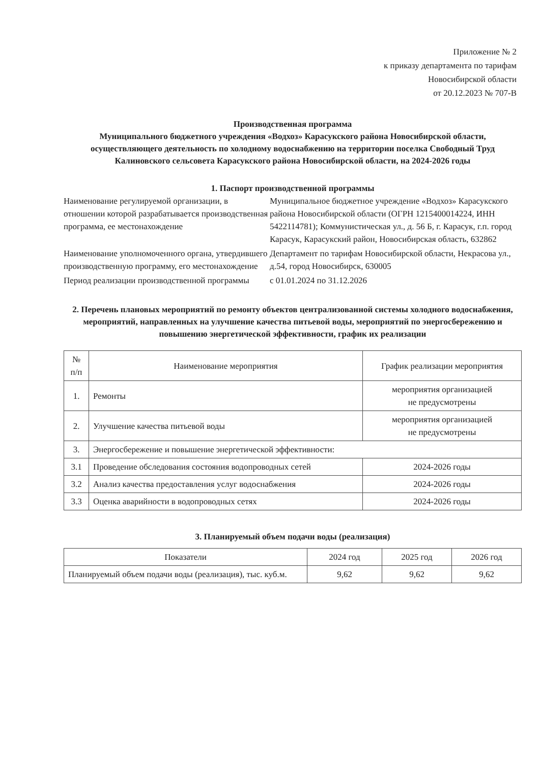Приложение № 2
к приказу департамента по тарифам
Новосибирской области
от 20.12.2023 № 707-В
Производственная программа
Муниципального бюджетного учреждения «Водхоз» Карасукского района Новосибирской области, осуществляющего деятельность по холодному водоснабжению на территории поселка Свободный Труд Калиновского сельсовета Карасукского района Новосибирской области, на 2024-2026 годы
1. Паспорт производственной программы
Наименование регулируемой организации, в отношении которой разрабатывается производственная программа, ее местонахождение
Муниципальное бюджетное учреждение «Водхоз» Карасукского района Новосибирской области (ОГРН 1215400014224, ИНН 5422114781); Коммунистическая ул., д. 56 Б, г. Карасук, г.п. город Карасук, Карасукский район, Новосибирская область, 632862
Наименование уполномоченного органа, утвердившего производственную программу, его местонахождение
Департамент по тарифам Новосибирской области, Некрасова ул., д.54, город Новосибирск, 630005
Период реализации производственной программы
с 01.01.2024 по 31.12.2026
2. Перечень плановых мероприятий по ремонту объектов централизованной системы холодного водоснабжения, мероприятий, направленных на улучшение качества питьевой воды, мероприятий по энергосбережению и повышению энергетической эффективности, график их реализации
| № п/п | Наименование мероприятия | График реализации мероприятия |
| --- | --- | --- |
| 1. | Ремонты | мероприятия организацией не предусмотрены |
| 2. | Улучшение качества питьевой воды | мероприятия организацией не предусмотрены |
| 3. | Энергосбережение и повышение энергетической эффективности: | |
| 3.1 | Проведение обследования состояния водопроводных сетей | 2024-2026 годы |
| 3.2 | Анализ качества предоставления услуг водоснабжения | 2024-2026 годы |
| 3.3 | Оценка аварийности в водопроводных сетях | 2024-2026 годы |
3. Планируемый объем подачи воды (реализация)
| Показатели | 2024 год | 2025 год | 2026 год |
| --- | --- | --- | --- |
| Планируемый объем подачи воды (реализация), тыс. куб.м. | 9,62 | 9,62 | 9,62 |